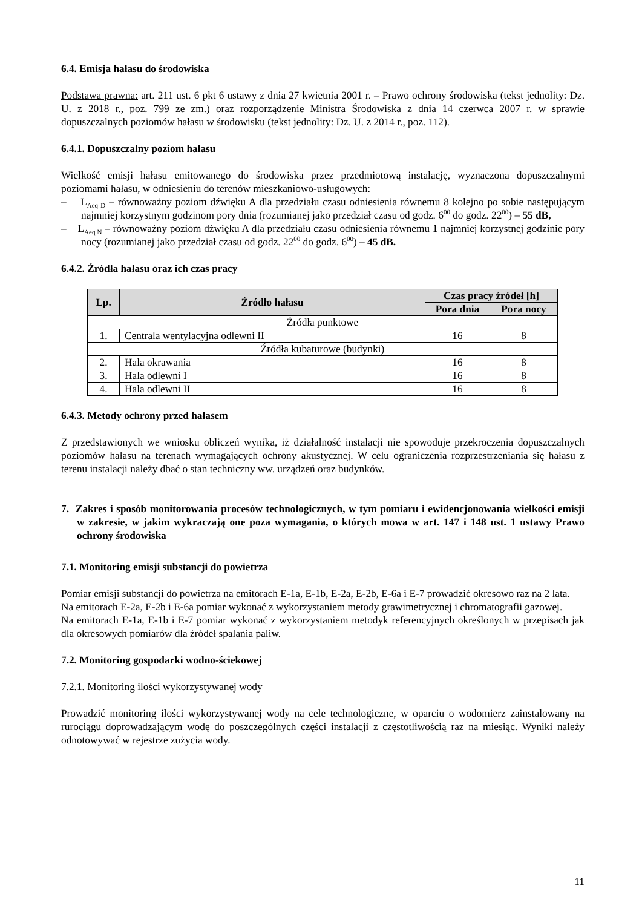6.4. Emisja hałasu do środowiska
Podstawa prawna: art. 211 ust. 6 pkt 6 ustawy z dnia 27 kwietnia 2001 r. – Prawo ochrony środowiska (tekst jednolity: Dz. U. z 2018 r., poz. 799 ze zm.) oraz rozporządzenie Ministra Środowiska z dnia 14 czerwca 2007 r. w sprawie dopuszczalnych poziomów hałasu w środowisku (tekst jednolity: Dz. U. z 2014 r., poz. 112).
6.4.1. Dopuszczalny poziom hałasu
Wielkość emisji hałasu emitowanego do środowiska przez przedmiotową instalację, wyznaczona dopuszczalnymi poziomami hałasu, w odniesieniu do terenów mieszkaniowo-usługowych:
– L<sub>Aeq D</sub> – równoważny poziom dźwięku A dla przedziału czasu odniesienia równemu 8 kolejno po sobie następującym najmniej korzystnym godzinom pory dnia (rozumianej jako przedział czasu od godz. 6<sup>00</sup> do godz. 22<sup>00</sup>) – 55 dB,
– L<sub>Aeq N</sub> – równoważny poziom dźwięku A dla przedziału czasu odniesienia równemu 1 najmniej korzystnej godzinie pory nocy (rozumianej jako przedział czasu od godz. 22<sup>00</sup> do godz. 6<sup>00</sup>) – 45 dB.
6.4.2. Źródła hałasu oraz ich czas pracy
| Lp. | Źródło hałasu | Czas pracy źródeł [h] | |
| --- | --- | --- | --- |
| | | Pora dnia | Pora nocy |
| Źródła punktowe | | | |
| 1. | Centrala wentylacyjna odlewni II | 16 | 8 |
| Źródła kubaturowe (budynki) | | | |
| 2. | Hala okrawania | 16 | 8 |
| 3. | Hala odlewni I | 16 | 8 |
| 4. | Hala odlewni II | 16 | 8 |
6.4.3. Metody ochrony przed hałasem
Z przedstawionych we wniosku obliczeń wynika, iż działalność instalacji nie spowoduje przekroczenia dopuszczalnych poziomów hałasu na terenach wymagających ochrony akustycznej. W celu ograniczenia rozprzestrzeniania się hałasu z terenu instalacji należy dbać o stan techniczny ww. urządzeń oraz budynków.
7. Zakres i sposób monitorowania procesów technologicznych, w tym pomiaru i ewidencjonowania wielkości emisji w zakresie, w jakim wykraczają one poza wymagania, o których mowa w art. 147 i 148 ust. 1 ustawy Prawo ochrony środowiska
7.1. Monitoring emisji substancji do powietrza
Pomiar emisji substancji do powietrza na emitorach E-1a, E-1b, E-2a, E-2b, E-6a i E-7 prowadzić okresowo raz na 2 lata.
Na emitorach E-2a, E-2b i E-6a pomiar wykonać z wykorzystaniem metody grawimetrycznej i chromatografii gazowej.
Na emitorach E-1a, E-1b i E-7 pomiar wykonać z wykorzystaniem metodyk referencyjnych określonych w przepisach jak dla okresowych pomiarów dla źródeł spalania paliw.
7.2. Monitoring gospodarki wodno-ściekowej
7.2.1. Monitoring ilości wykorzystywanej wody
Prowadzić monitoring ilości wykorzystywanej wody na cele technologiczne, w oparciu o wodomierz zainstalowany na rurociągu doprowadzającym wodę do poszczególnych części instalacji z częstotliwością raz na miesiąc. Wyniki należy odnotowywać w rejestrze zużycia wody.
11